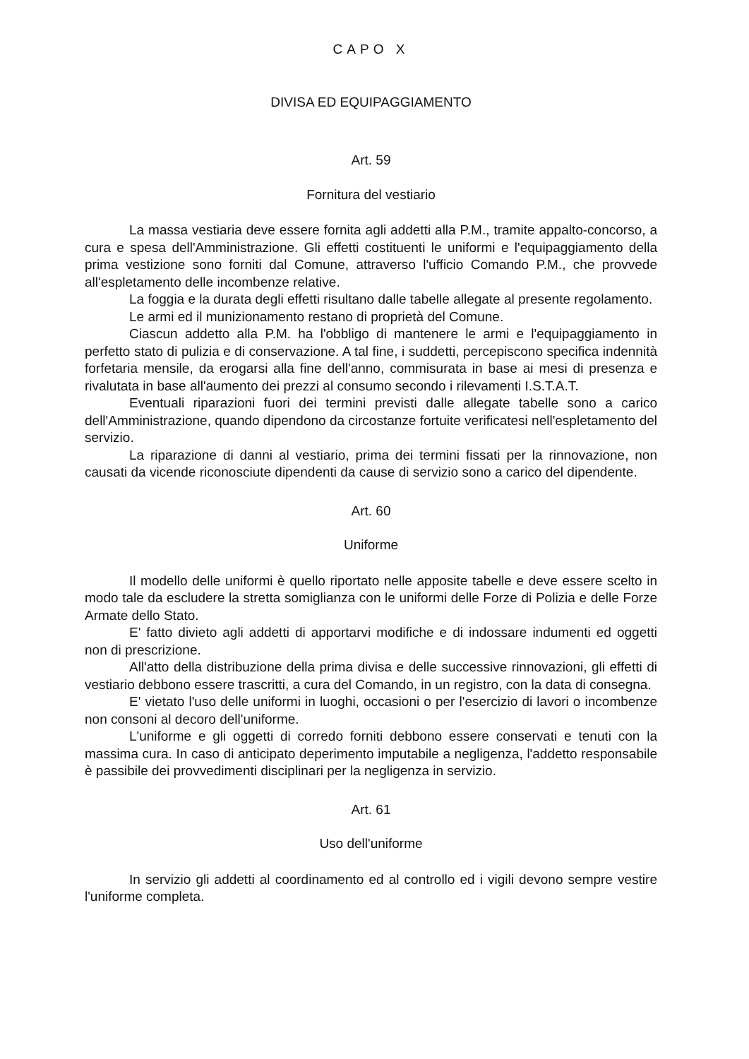CAPO X
DIVISA ED EQUIPAGGIAMENTO
Art. 59
Fornitura del vestiario
La massa vestiaria deve essere fornita agli addetti alla P.M., tramite appalto-concorso, a cura e spesa dell'Amministrazione. Gli effetti costituenti le uniformi e l'equipaggiamento della prima vestizione sono forniti dal Comune, attraverso l'ufficio Comando P.M., che provvede all'espletamento delle incombenze relative.
La foggia e la durata degli effetti risultano dalle tabelle allegate al presente regolamento.
Le armi ed il munizionamento restano di proprietà del Comune.
Ciascun addetto alla P.M. ha l'obbligo di mantenere le armi e l'equipaggiamento in perfetto stato di pulizia e di conservazione. A tal fine, i suddetti, percepiscono specifica indennità forfetaria mensile, da erogarsi alla fine dell'anno, commisurata in base ai mesi di presenza e rivalutata in base all'aumento dei prezzi al consumo secondo i rilevamenti I.S.T.A.T.
Eventuali riparazioni fuori dei termini previsti dalle allegate tabelle sono a carico dell'Amministrazione, quando dipendono da circostanze fortuite verificatesi nell'espletamento del servizio.
La riparazione di danni al vestiario, prima dei termini fissati per la rinnovazione, non causati da vicende riconosciute dipendenti da cause di servizio sono a carico del dipendente.
Art. 60
Uniforme
Il modello delle uniformi è quello riportato nelle apposite tabelle e deve essere scelto in modo tale da escludere la stretta somiglianza con le uniformi delle Forze di Polizia e delle Forze Armate dello Stato.
E' fatto divieto agli addetti di apportarvi modifiche e di indossare indumenti ed oggetti non di prescrizione.
All'atto della distribuzione della prima divisa e delle successive rinnovazioni, gli effetti di vestiario debbono essere trascritti, a cura del Comando, in un registro, con la data di consegna.
E' vietato l'uso delle uniformi in luoghi, occasioni o per l'esercizio di lavori o incombenze non consoni al decoro dell'uniforme.
L'uniforme e gli oggetti di corredo forniti debbono essere conservati e tenuti con la massima cura. In caso di anticipato deperimento imputabile a negligenza, l'addetto responsabile è passibile dei provvedimenti disciplinari per la negligenza in servizio.
Art. 61
Uso dell'uniforme
In servizio gli addetti al coordinamento ed al controllo ed i vigili devono sempre vestire l'uniforme completa.